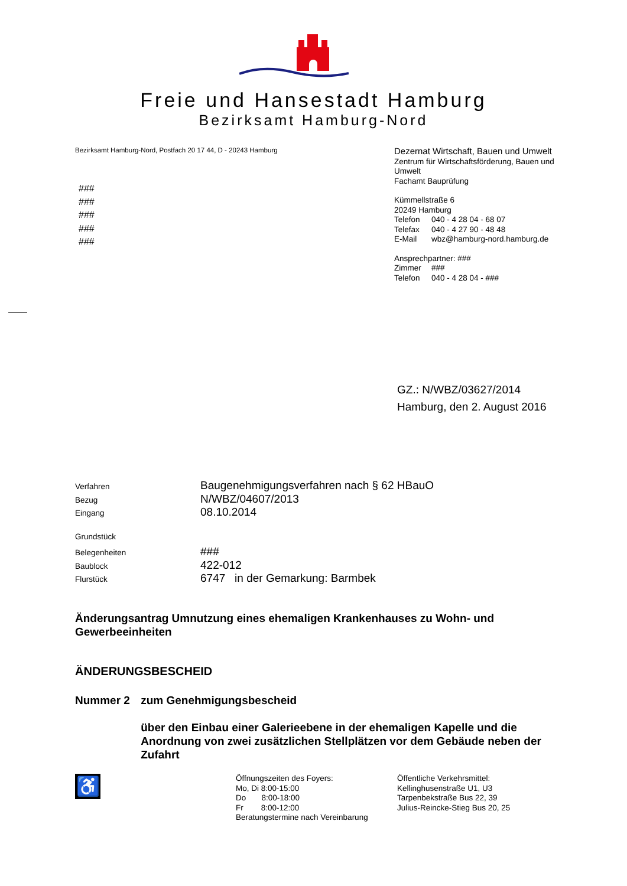Freie und Hansestadt Hamburg
Bezirksamt Hamburg-Nord
Bezirksamt Hamburg-Nord, Postfach 20 17 44, D - 20243 Hamburg
###
###
###
###
###
Dezernat Wirtschaft, Bauen und Umwelt
Zentrum für Wirtschaftsförderung, Bauen und Umwelt
Fachamt Bauprüfung
Kümmellstraße 6
20249 Hamburg
Telefon 040 - 4 28 04 - 68 07
Telefax 040 - 4 27 90 - 48 48
E-Mail wbz@hamburg-nord.hamburg.de
Ansprechpartner: ###
Zimmer ###
Telefon 040 - 4 28 04 - ###
GZ.: N/WBZ/03627/2014
Hamburg, den 2. August 2016
Verfahren Baugenehmigungsverfahren nach § 62 HBauO
Bezug N/WBZ/04607/2013
Eingang 08.10.2014
Grundstück
Belegenheiten ###
Baublock 422-012
Flurstück 6747 in der Gemarkung: Barmbek
Änderungsantrag Umnutzung eines ehemaligen Krankenhauses zu Wohn- und Gewerbeeinheiten
ÄNDERUNGSBESCHEID
Nummer 2 zum Genehmigungsbescheid
über den Einbau einer Galerieebene in der ehemaligen Kapelle und die Anordnung von zwei zusätzlichen Stellplätzen vor dem Gebäude neben der Zufahrt
♿
Öffnungszeiten des Foyers:
Mo, Di 8:00-15:00
Do 8:00-18:00
Fr 8:00-12:00
Beratungstermine nach Vereinbarung
Öffentliche Verkehrsmittel:
Kellinghusenstraße U1, U3
Tarpenbekstraße Bus 22, 39
Julius-Reincke-Stieg Bus 20, 25